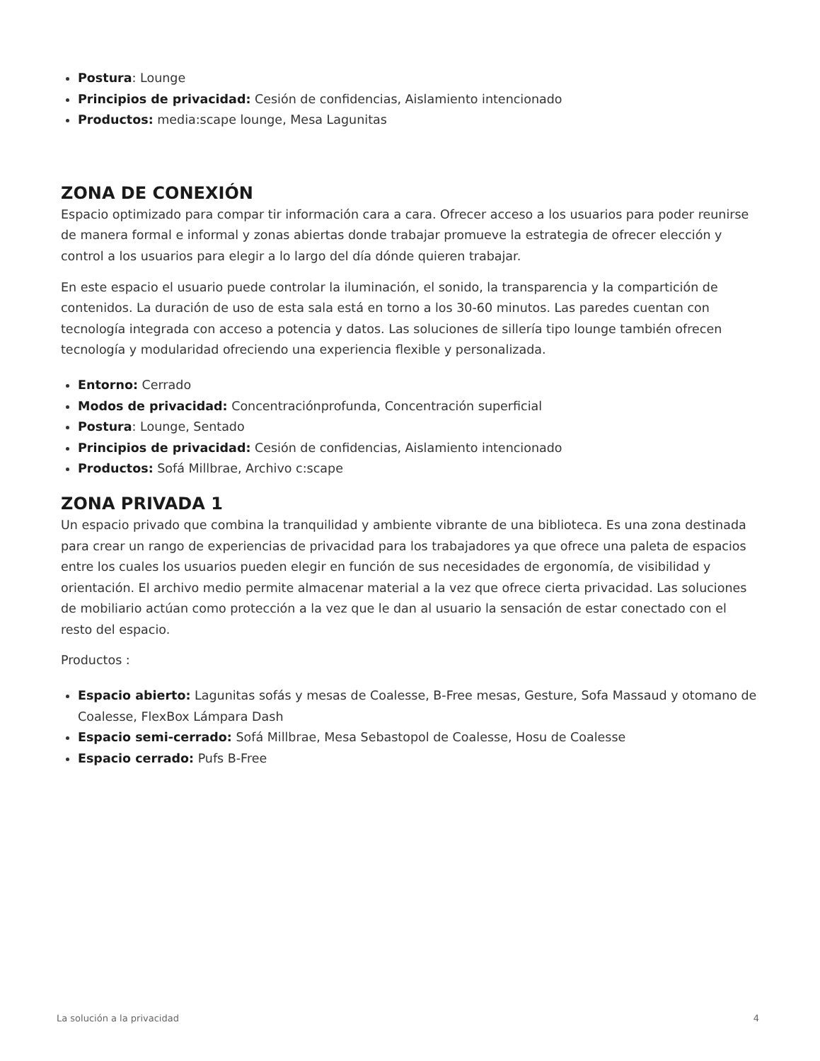Postura: Lounge
Principios de privacidad: Cesión de confidencias, Aislamiento intencionado
Productos: media:scape lounge, Mesa Lagunitas
ZONA DE CONEXIÓN
Espacio optimizado para compar tir información cara a cara. Ofrecer acceso a los usuarios para poder reunirse de manera formal e informal y zonas abiertas donde trabajar promueve la estrategia de ofrecer elección y control a los usuarios para elegir a lo largo del día dónde quieren trabajar.
En este espacio el usuario puede controlar la iluminación, el sonido, la transparencia y la compartición de contenidos. La duración de uso de esta sala está en torno a los 30-60 minutos. Las paredes cuentan con tecnología integrada con acceso a potencia y datos. Las soluciones de sillería tipo lounge también ofrecen tecnología y modularidad ofreciendo una experiencia flexible y personalizada.
Entorno: Cerrado
Modos de privacidad: Concentraciónprofunda, Concentración superficial
Postura: Lounge, Sentado
Principios de privacidad: Cesión de confidencias, Aislamiento intencionado
Productos: Sofá Millbrae, Archivo c:scape
ZONA PRIVADA 1
Un espacio privado que combina la tranquilidad y ambiente vibrante de una biblioteca. Es una zona destinada para crear un rango de experiencias de privacidad para los trabajadores ya que ofrece una paleta de espacios entre los cuales los usuarios pueden elegir en función de sus necesidades de ergonomía, de visibilidad y orientación. El archivo medio permite almacenar material a la vez que ofrece cierta privacidad. Las soluciones de mobiliario actúan como protección a la vez que le dan al usuario la sensación de estar conectado con el resto del espacio.
Productos :
Espacio abierto: Lagunitas sofás y mesas de Coalesse, B-Free mesas, Gesture, Sofa Massaud y otomano de Coalesse, FlexBox Lámpara Dash
Espacio semi-cerrado: Sofá Millbrae, Mesa Sebastopol de Coalesse, Hosu de Coalesse
Espacio cerrado: Pufs B-Free
La solución a la privacidad 4